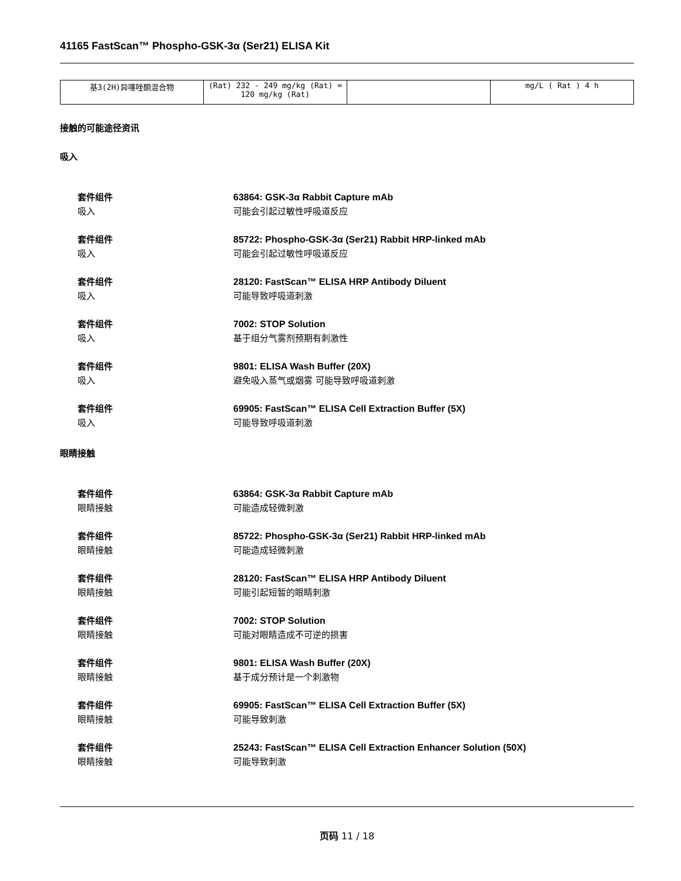41165 FastScan™ Phospho-GSK-3α (Ser21) ELISA Kit
| 基3(2H)异噻唑酮混合物 | (Rat) 232 - 249 mg/kg (Rat) = 120 mg/kg (Rat) | | mg/L ( Rat ) 4 h |
接触的可能途径资讯
吸入
套件组件 63864: GSK-3α Rabbit Capture mAb 吸入 可能会引起过敏性呼吸道反应
套件组件 85722: Phospho-GSK-3α (Ser21) Rabbit HRP-linked mAb 吸入 可能会引起过敏性呼吸道反应
套件组件 28120: FastScan™ ELISA HRP Antibody Diluent 吸入 可能导致呼吸道刺激
套件组件 7002: STOP Solution 吸入 基于组分气雾剂预期有刺激性
套件组件 9801: ELISA Wash Buffer (20X) 吸入 避免吸入蒸气或烟雾 可能导致呼吸道刺激
套件组件 69905: FastScan™ ELISA Cell Extraction Buffer (5X) 吸入 可能导致呼吸道刺激
眼睛接触
套件组件 63864: GSK-3α Rabbit Capture mAb 眼睛接触 可能造成轻微刺激
套件组件 85722: Phospho-GSK-3α (Ser21) Rabbit HRP-linked mAb 眼睛接触 可能造成轻微刺激
套件组件 28120: FastScan™ ELISA HRP Antibody Diluent 眼睛接触 可能引起短暂的眼睛刺激
套件组件 7002: STOP Solution 眼睛接触 可能对眼睛造成不可逆的损害
套件组件 9801: ELISA Wash Buffer (20X) 眼睛接触 基于成分预计是一个刺激物
套件组件 69905: FastScan™ ELISA Cell Extraction Buffer (5X) 眼睛接触 可能导致刺激
套件组件 25243: FastScan™ ELISA Cell Extraction Enhancer Solution (50X) 眼睛接触 可能导致刺激
页码 11 / 18